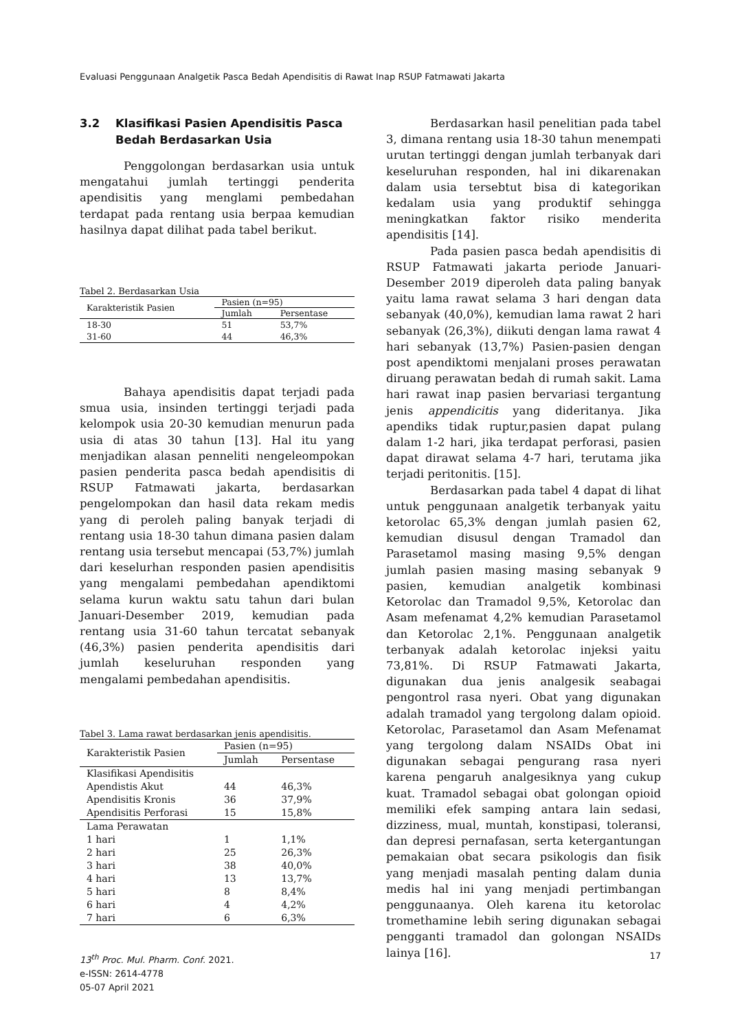Evaluasi Penggunaan Analgetik Pasca Bedah Apendisitis di Rawat Inap RSUP Fatmawati Jakarta
3.2 Klasifikasi Pasien Apendisitis Pasca Bedah Berdasarkan Usia
Penggolongan berdasarkan usia untuk mengatahui jumlah tertinggi penderita apendisitis yang menglami pembedahan terdapat pada rentang usia berpaa kemudian hasilnya dapat dilihat pada tabel berikut.
Tabel 2. Berdasarkan Usia
| Karakteristik Pasien | Pasien (n=95) | |
| --- | --- | --- |
| | Jumlah | Persentase |
| 18-30 | 51 | 53,7% |
| 31-60 | 44 | 46,3% |
Bahaya apendisitis dapat terjadi pada smua usia, insinden tertinggi terjadi pada kelompok usia 20-30 kemudian menurun pada usia di atas 30 tahun [13]. Hal itu yang menjadikan alasan penneliti nengeleompokan pasien penderita pasca bedah apendisitis di RSUP Fatmawati jakarta, berdasarkan pengelompokan dan hasil data rekam medis yang di peroleh paling banyak terjadi di rentang usia 18-30 tahun dimana pasien dalam rentang usia tersebut mencapai (53,7%) jumlah dari keselurhan responden pasien apendisitis yang mengalami pembedahan apendiktomi selama kurun waktu satu tahun dari bulan Januari-Desember 2019, kemudian pada rentang usia 31-60 tahun tercatat sebanyak (46,3%) pasien penderita apendisitis dari jumlah keseluruhan responden yang mengalami pembedahan apendisitis.
Tabel 3. Lama rawat berdasarkan jenis apendisitis.
| Karakteristik Pasien | Pasien (n=95) | |
| --- | --- | --- |
| | Jumlah | Persentase |
| Klasifikasi Apendisitis | | |
| Apendistis Akut | 44 | 46,3% |
| Apendisitis Kronis | 36 | 37,9% |
| Apendisitis Perforasi | 15 | 15,8% |
| Lama Perawatan | | |
| 1 hari | 1 | 1,1% |
| 2 hari | 25 | 26,3% |
| 3 hari | 38 | 40,0% |
| 4 hari | 13 | 13,7% |
| 5 hari | 8 | 8,4% |
| 6 hari | 4 | 4,2% |
| 7 hari | 6 | 6,3% |
Berdasarkan hasil penelitian pada tabel 3, dimana rentang usia 18-30 tahun menempati urutan tertinggi dengan jumlah terbanyak dari keseluruhan responden, hal ini dikarenakan dalam usia tersebtut bisa di kategorikan kedalam usia yang produktif sehingga meningkatkan faktor risiko menderita apendisitis [14].
Pada pasien pasca bedah apendisitis di RSUP Fatmawati jakarta periode Januari-Desember 2019 diperoleh data paling banyak yaitu lama rawat selama 3 hari dengan data sebanyak (40,0%), kemudian lama rawat 2 hari sebanyak (26,3%), diikuti dengan lama rawat 4 hari sebanyak (13,7%) Pasien-pasien dengan post apendiktomi menjalani proses perawatan diruang perawatan bedah di rumah sakit. Lama hari rawat inap pasien bervariasi tergantung jenis appendicitis yang dideritanya. Jika apendiks tidak ruptur,pasien dapat pulang dalam 1-2 hari, jika terdapat perforasi, pasien dapat dirawat selama 4-7 hari, terutama jika terjadi peritonitis. [15].
Berdasarkan pada tabel 4 dapat di lihat untuk penggunaan analgetik terbanyak yaitu ketorolac 65,3% dengan jumlah pasien 62, kemudian disusul dengan Tramadol dan Parasetamol masing masing 9,5% dengan jumlah pasien masing masing sebanyak 9 pasien, kemudian analgetik kombinasi Ketorolac dan Tramadol 9,5%, Ketorolac dan Asam mefenamat 4,2% kemudian Parasetamol dan Ketorolac 2,1%. Penggunaan analgetik terbanyak adalah ketorolac injeksi yaitu 73,81%. Di RSUP Fatmawati Jakarta, digunakan dua jenis analgesik seabagai pengontrol rasa nyeri. Obat yang digunakan adalah tramadol yang tergolong dalam opioid. Ketorolac, Parasetamol dan Asam Mefenamat yang tergolong dalam NSAIDs Obat ini digunakan sebagai pengurang rasa nyeri karena pengaruh analgesiknya yang cukup kuat. Tramadol sebagai obat golongan opioid memiliki efek samping antara lain sedasi, dizziness, mual, muntah, konstipasi, toleransi, dan depresi pernafasan, serta ketergantungan pemakaian obat secara psikologis dan fisik yang menjadi masalah penting dalam dunia medis hal ini yang menjadi pertimbangan penggunaanya. Oleh karena itu ketorolac tromethamine lebih sering digunakan sebagai pengganti tramadol dan golongan NSAIDs lainya [16].
13<sup>th</sup> Proc. Mul. Pharm. Conf. 2021.
e-ISSN: 2614-4778
05-07 April 2021
17